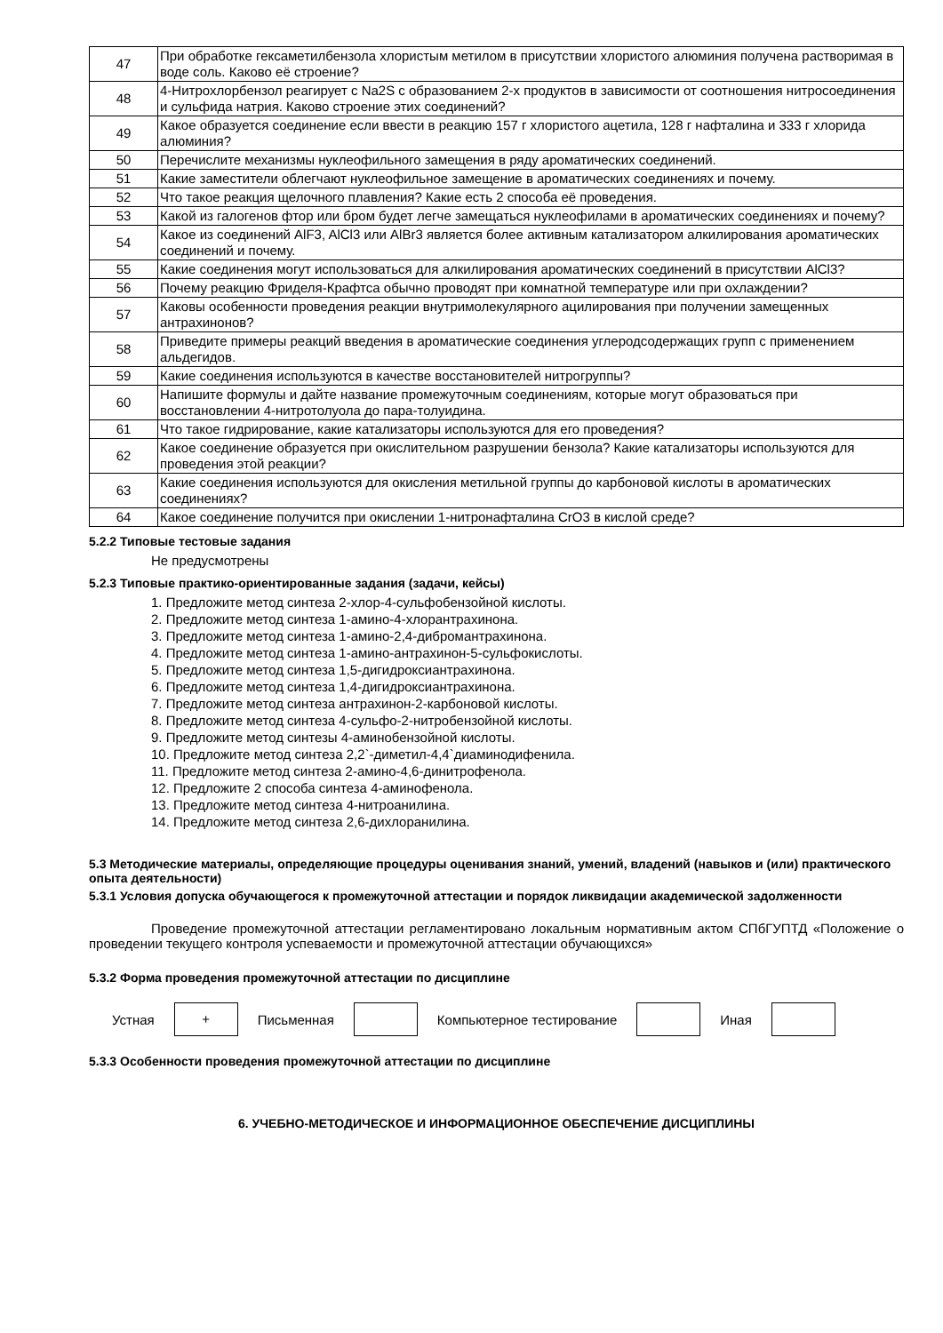| 47 | При обработке гексаметилбензола хлористым метилом в присутствии хлористого алюминия получена растворимая в воде соль. Каково её строение? |
| 48 | 4-Нитрохлорбензол реагирует с Na2S с образованием 2-х продуктов в зависимости от соотношения нитросоединения и сульфида натрия. Каково строение этих соединений? |
| 49 | Какое образуется соединение если ввести в реакцию 157 г хлористого ацетила, 128 г нафталина и 333 г хлорида алюминия? |
| 50 | Перечислите механизмы нуклеофильного замещения в ряду ароматических соединений. |
| 51 | Какие заместители облегчают нуклеофильное замещение в ароматических соединениях и почему. |
| 52 | Что такое реакция щелочного плавления? Какие есть 2 способа её проведения. |
| 53 | Какой из галогенов фтор или бром будет легче замещаться нуклеофилами в ароматических соединениях и почему? |
| 54 | Какое из соединений AlF3, AlCl3 или AlBr3 является более активным катализатором алкилирования ароматических соединений и почему. |
| 55 | Какие соединения могут использоваться для алкилирования ароматических соединений в присутствии AlCl3? |
| 56 | Почему реакцию Фриделя-Крафтса обычно проводят при комнатной температуре или при охлаждении? |
| 57 | Каковы особенности проведения реакции внутримолекулярного ацилирования при получении замещенных антрахинонов? |
| 58 | Приведите примеры реакций введения в ароматические соединения углеродсодержащих групп с применением альдегидов. |
| 59 | Какие соединения используются в качестве восстановителей нитрогруппы? |
| 60 | Напишите формулы и дайте название промежуточным соединениям, которые могут образоваться при восстановлении 4-нитротолуола до пара-толуидина. |
| 61 | Что такое гидрирование, какие катализаторы используются для его проведения? |
| 62 | Какое соединение образуется при окислительном разрушении бензола? Какие катализаторы используются для проведения этой реакции? |
| 63 | Какие соединения используются для окисления метильной группы до карбоновой кислоты в ароматических соединениях? |
| 64 | Какое соединение получится при окислении 1-нитронафталина CrO3 в кислой среде? |
5.2.2 Типовые тестовые задания
Не предусмотрены
5.2.3 Типовые практико-ориентированные задания (задачи, кейсы)
1. Предложите метод синтеза 2-хлор-4-сульфобензойной кислоты.
2. Предложите метод синтеза 1-амино-4-хлорантрахинона.
3. Предложите метод синтеза 1-амино-2,4-дибромантрахинона.
4. Предложите метод синтеза 1-амино-антрахинон-5-сульфокислоты.
5. Предложите метод синтеза 1,5-дигидроксиантрахинона.
6. Предложите метод синтеза 1,4-дигидроксиантрахинона.
7. Предложите метод синтеза антрахинон-2-карбоновой кислоты.
8. Предложите метод синтеза 4-сульфо-2-нитробензойной кислоты.
9. Предложите метод синтезы 4-аминобензойной кислоты.
10. Предложите метод синтеза 2,2`-диметил-4,4`диаминодифенила.
11. Предложите метод синтеза 2-амино-4,6-динитрофенола.
12. Предложите 2 способа синтеза 4-аминофенола.
13. Предложите метод синтеза 4-нитроанилина.
14. Предложите метод синтеза 2,6-дихлоранилина.
5.3 Методические материалы, определяющие процедуры оценивания знаний, умений, владений (навыков и (или) практического опыта деятельности)
5.3.1 Условия допуска обучающегося к промежуточной аттестации и порядок ликвидации академической задолженности
Проведение промежуточной аттестации регламентировано локальным нормативным актом СПбГУПТД «Положение о проведении текущего контроля успеваемости и промежуточной аттестации обучающихся»
5.3.2 Форма проведения промежуточной аттестации по дисциплине
Устная
+
Письменная Компьютерное тестирование Иная
5.3.3 Особенности проведения промежуточной аттестации по дисциплине
6. УЧЕБНО-МЕТОДИЧЕСКОЕ И ИНФОРМАЦИОННОЕ ОБЕСПЕЧЕНИЕ ДИСЦИПЛИНЫ